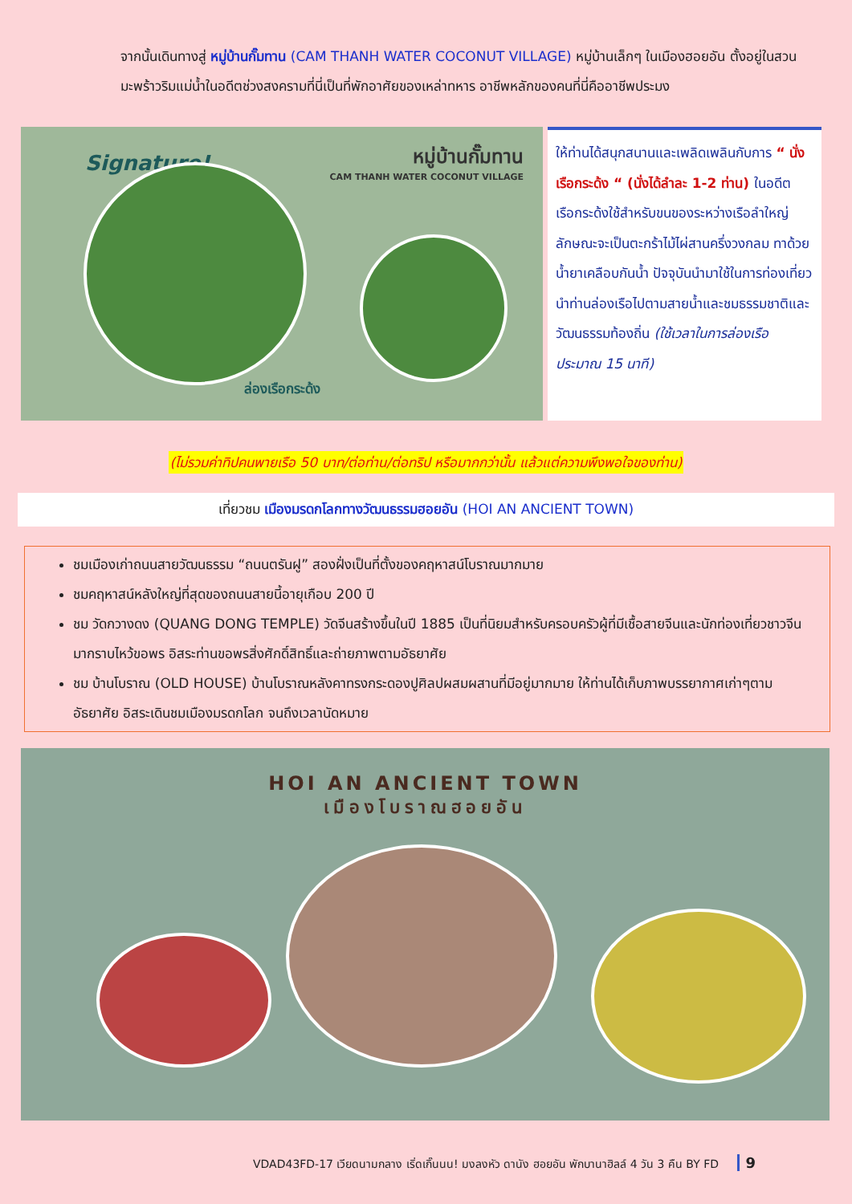จากนั้นเดินทางสู่ หมู่บ้านกั๊มทาน (CAM THANH WATER COCONUT VILLAGE) หมู่บ้านเล็กๆ ในเมืองฮอยอัน ตั้งอยู่ในสวนมะพร้าวริมแม่น้ำในอดีตช่วงสงครามที่นี่เป็นที่พักอาศัยของเหล่าทหาร อาชีพหลักของคนที่นี่คืออาชีพประมง
Signature!
หมู่บ้านกั๊มทาน
CAM THANH WATER COCONUT VILLAGE
ล่องเรือกระด้ง
ให้ท่านได้สนุกสนานและเพลิดเพลินกับการ “ นั่งเรือกระด้ง “ (นั่งได้ลำละ 1-2 ท่าน) ในอดีตเรือกระด้งใช้สำหรับขนของระหว่างเรือลำใหญ่ ลักษณะจะเป็นตะกร้าไม้ไผ่สานครึ่งวงกลม ทาด้วยน้ำยาเคลือบกันน้ำ ปัจจุบันนำมาใช้ในการท่องเที่ยว นำท่านล่องเรือไปตามสายน้ำและชมธรรมชาติและวัฒนธรรมท้องถิ่น (ใช้เวลาในการล่องเรือประมาณ 15 นาที)
(ไม่รวมค่าทิปคนพายเรือ 50 บาท/ต่อท่าน/ต่อทริป หรือมากกว่านั้น แล้วแต่ความพึงพอใจของท่าน)
เที่ยวชม เมืองมรดกโลกทางวัฒนธรรมฮอยอัน (HOI AN ANCIENT TOWN)
ชมเมืองเก่าถนนสายวัฒนธรรม “ถนนตรันฝู” สองฝั่งเป็นที่ตั้งของคฤหาสน์โบราณมากมาย
ชมคฤหาสน์หลังใหญ่ที่สุดของถนนสายนี้อายุเกือบ 200 ปี
ชม วัดกวางดง (QUANG DONG TEMPLE) วัดจีนสร้างขึ้นในปี 1885 เป็นที่นิยมสำหรับครอบครัวผู้ที่มีเชื้อสายจีนและนักท่องเที่ยวชาวจีนมากราบไหว้ขอพร อิสระท่านขอพรสิ่งศักดิ์สิทธิ์และถ่ายภาพตามอัธยาศัย
ชม บ้านโบราณ (OLD HOUSE) บ้านโบราณหลังคาทรงกระดองปูศิลปผสมผสานที่มีอยู่มากมาย ให้ท่านได้เก็บภาพบรรยากาศเก่าๆตามอัธยาศัย อิสระเดินชมเมืองมรดกโลก จนถึงเวลานัดหมาย
HOI AN ANCIENT TOWN
เมืองโบราณฮอยอัน
VDAD43FD-17 เวียดนามกลาง เริ่ดเกิ๊นนน! มงลงหัว ดานัง ฮอยอัน พักบานาฮิลล์ 4 วัน 3 คืน BY FD 9